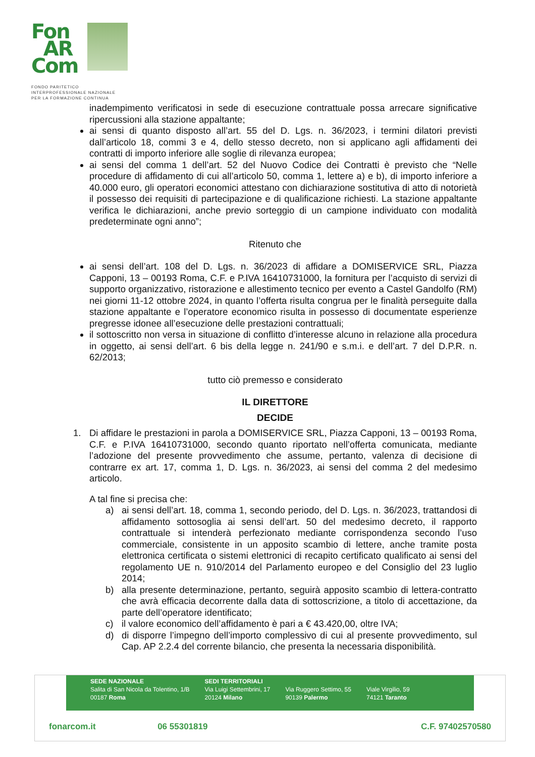Fon
AR
Com
FONDO PARITETICO
INTERPROFESSIONALE NAZIONALE
PER LA FORMAZIONE CONTINUA
inadempimento verificatosi in sede di esecuzione contrattuale possa arrecare significative ripercussioni alla stazione appaltante;
ai sensi di quanto disposto all’art. 55 del D. Lgs. n. 36/2023, i termini dilatori previsti dall’articolo 18, commi 3 e 4, dello stesso decreto, non si applicano agli affidamenti dei contratti di importo inferiore alle soglie di rilevanza europea;
ai sensi del comma 1 dell’art. 52 del Nuovo Codice dei Contratti è previsto che “Nelle procedure di affidamento di cui all’articolo 50, comma 1, lettere a) e b), di importo inferiore a 40.000 euro, gli operatori economici attestano con dichiarazione sostitutiva di atto di notorietà il possesso dei requisiti di partecipazione e di qualificazione richiesti. La stazione appaltante verifica le dichiarazioni, anche previo sorteggio di un campione individuato con modalità predeterminate ogni anno”;
Ritenuto che
ai sensi dell’art. 108 del D. Lgs. n. 36/2023 di affidare a DOMISERVICE SRL, Piazza Capponi, 13 – 00193 Roma, C.F. e P.IVA 16410731000, la fornitura per l’acquisto di servizi di supporto organizzativo, ristorazione e allestimento tecnico per evento a Castel Gandolfo (RM) nei giorni 11-12 ottobre 2024, in quanto l’offerta risulta congrua per le finalità perseguite dalla stazione appaltante e l’operatore economico risulta in possesso di documentate esperienze pregresse idonee all’esecuzione delle prestazioni contrattuali;
il sottoscritto non versa in situazione di conflitto d’interesse alcuno in relazione alla procedura in oggetto, ai sensi dell’art. 6 bis della legge n. 241/90 e s.m.i. e dell’art. 7 del D.P.R. n. 62/2013;
tutto ciò premesso e considerato
IL DIRETTORE
DECIDE
1. Di affidare le prestazioni in parola a DOMISERVICE SRL, Piazza Capponi, 13 – 00193 Roma, C.F. e P.IVA 16410731000, secondo quanto riportato nell’offerta comunicata, mediante l’adozione del presente provvedimento che assume, pertanto, valenza di decisione di contrarre ex art. 17, comma 1, D. Lgs. n. 36/2023, ai sensi del comma 2 del medesimo articolo.
A tal fine si precisa che:
a) ai sensi dell’art. 18, comma 1, secondo periodo, del D. Lgs. n. 36/2023, trattandosi di affidamento sottosoglia ai sensi dell’art. 50 del medesimo decreto, il rapporto contrattuale si intenderà perfezionato mediante corrispondenza secondo l’uso commerciale, consistente in un apposito scambio di lettere, anche tramite posta elettronica certificata o sistemi elettronici di recapito certificato qualificato ai sensi del regolamento UE n. 910/2014 del Parlamento europeo e del Consiglio del 23 luglio 2014;
b) alla presente determinazione, pertanto, seguirà apposito scambio di lettera-contratto che avrà efficacia decorrente dalla data di sottoscrizione, a titolo di accettazione, da parte dell’operatore identificato;
c) il valore economico dell’affidamento è pari a € 43.420,00, oltre IVA;
d) di disporre l’impegno dell’importo complessivo di cui al presente provvedimento, sul Cap. AP 2.2.4 del corrente bilancio, che presenta la necessaria disponibilità.
SEDE NAZIONALE
Salita di San Nicola da Tolentino, 1/B
00187 Roma
SEDI TERRITORIALI
Via Luigi Settembrini, 17
20124 Milano
Via Ruggero Settimo, 55
90139 Palermo
Viale Virgilio, 59
74121 Taranto
fonarcom.it 06 55301819 C.F. 97402570580